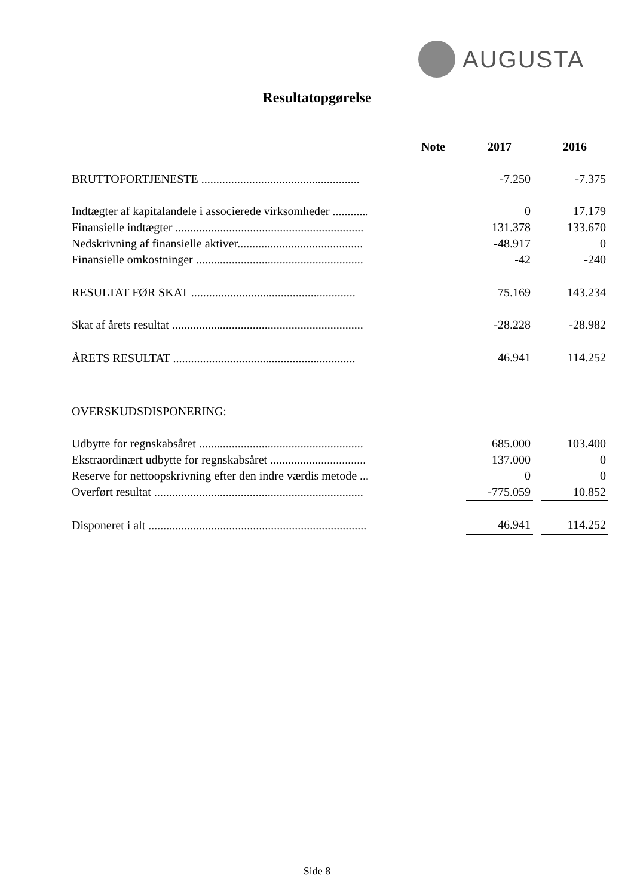AUGUSTA
Resultatopgørelse
| | Note | 2017 | | 2016 |
| --- | --- | --- | --- | --- |
| BRUTTOFORTJENESTE ..................................................... | | -7.250 | | -7.375 |
| Indtægter af kapitalandele i associerede virksomheder ............ | | 0 | | 17.179 |
| Finansielle indtægter ............................................................... | | 131.378 | | 133.670 |
| Nedskrivning af finansielle aktiver.......................................... | | -48.917 | | 0 |
| Finansielle omkostninger ........................................................ | | -42 | | -240 |
| RESULTAT FØR SKAT ....................................................... | | 75.169 | | 143.234 |
| Skat af årets resultat ................................................................ | | -28.228 | | -28.982 |
| ÅRETS RESULTAT ............................................................. | | 46.941 | | 114.252 |
| OVERSKUDSDISPONERING: | | | | |
| Udbytte for regnskabsåret ....................................................... | | 685.000 | | 103.400 |
| Ekstraordinært udbytte for regnskabsåret ................................ | | 137.000 | | 0 |
| Reserve for nettoopskrivning efter den indre værdis metode ... | | 0 | | 0 |
| Overført resultat ...................................................................... | | -775.059 | | 10.852 |
| Disponeret i alt ......................................................................... | | 46.941 | | 114.252 |
Side 8